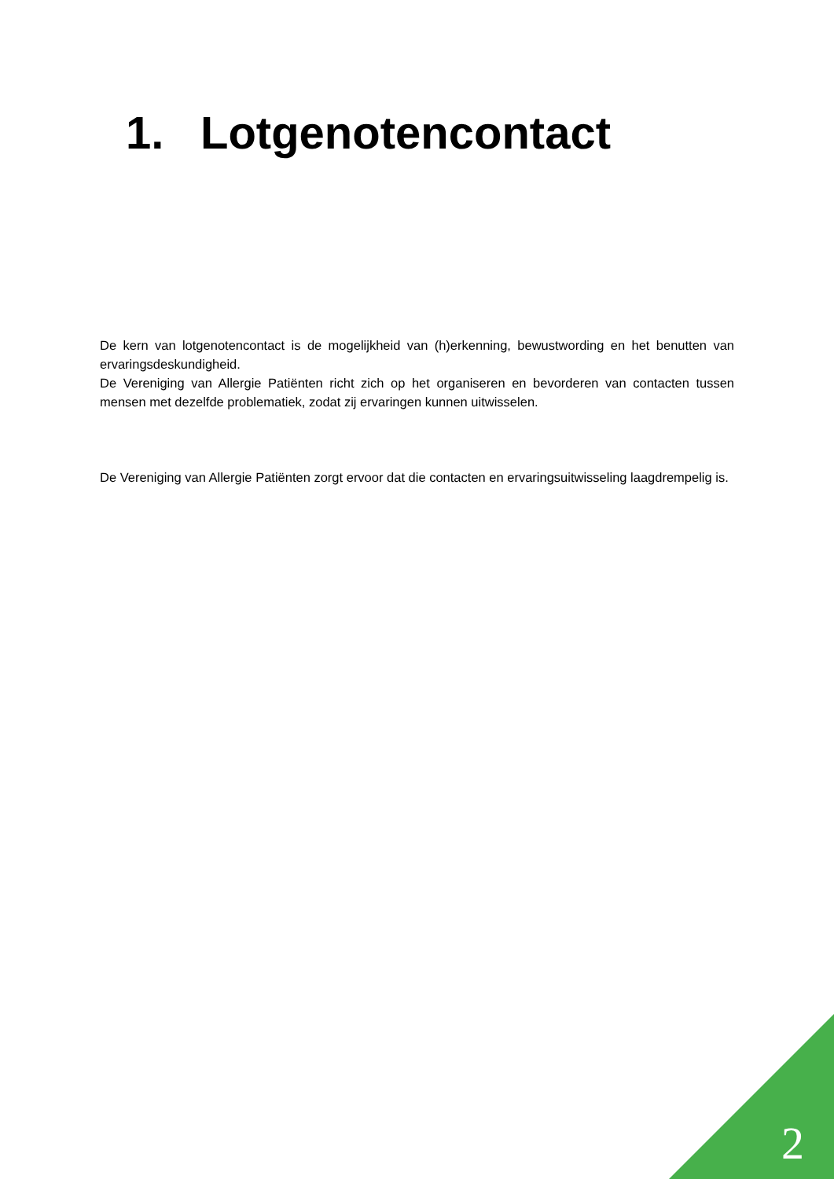1. Lotgenotencontact
De kern van lotgenotencontact is de mogelijkheid van (h)erkenning, bewustwording en het benutten van ervaringsdeskundigheid.
De Vereniging van Allergie Patiënten richt zich op het organiseren en bevorderen van contacten tussen mensen met dezelfde problematiek, zodat zij ervaringen kunnen uitwisselen.
De Vereniging van Allergie Patiënten zorgt ervoor dat die contacten en ervaringsuitwisseling laagdrempelig is.
2